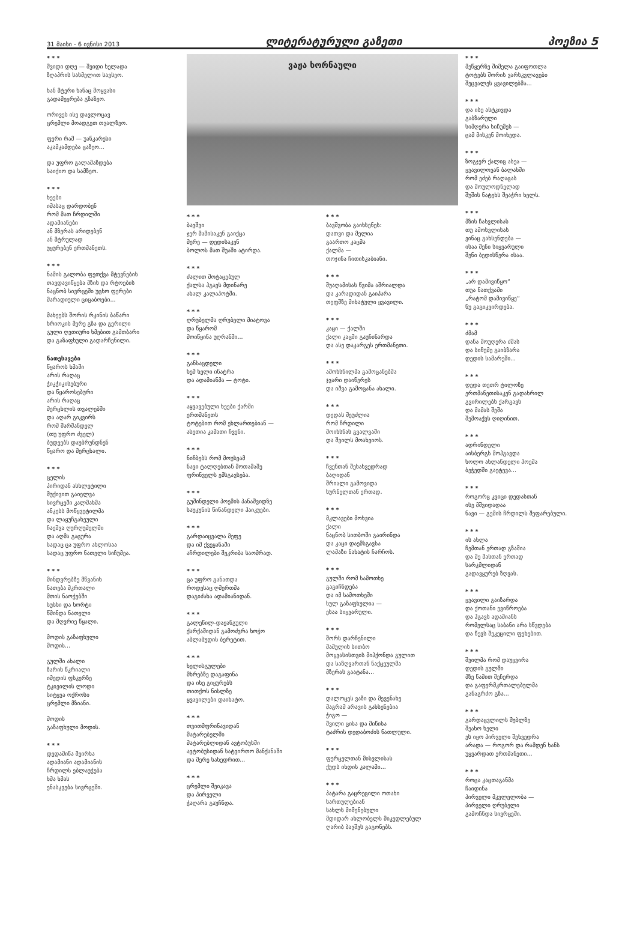31 მაისი - 6 ივნისი 2013 ლიტერატურული გაზეთი პოეზია 5
* * *
შვიდი დღე — შვიდი ხელადა
ზღაპრის სასმელით სავსეო.
ხან მტერი ხანაც მოყვასი
გადამეყრება გზაზეო.
ორივეს ისე დავლოცავ
ცრემლი მოადგეთ თვალზეო.
ფერი რამ — უანკარესი
აკამკამდება ცაზეო...
და უფრო გალამაზდება
საიქიო და სამზეო.
* * *
ხეები
იმასაც დარდობენ
რომ მათ ჩრდილში
ადამიანები
ან მზერას არიდებენ
ან მტრულად
უყურებენ ერთმანეთს.
* * *
ნამის გალობა ფეთქვა მტევნების
თავდავიწყება მზის და რტოების
ნაცნობ სივრცეში უცხო ფერები
მარადიული ციცაბოები...
მახეებს შორის რკინის ბაწარი
ხრიოკის მერე გზა და გერილი
გული ღვთიური ხმებით გამთბარი
და გაზაფხული გადარჩენილი.
ნათესავები
წყაროს ხმაში
არის რაღაც
ჭიკჭიკისებური
და წყაროსებური
არის რაღაც
მერცხლის თვალებში
და აღარ გიკვირს
რომ შარშანდელ
(თუ უფრო ძველ)
ბუდეებს დაუბრუნდნენ
წყარო და მერცხალი.
* * *
ცელის
პირიდან ასხლეტილი
შუქივით გაიელვა
სივრცეში კალმახმა
ანკესს მოწყვეტილმა
და ლაყუჩგახეული
ჩაეშვა ღურღუმელში
და აღმა გაცურა
სადაც ცა უფრო ახლოსაა
სადაც უფრო ნათელი სიჩუმეა.
* * *
მინდვრებზე მწვანის
ნათება მკრთალი
მთის ნაოჭებში
სუსხი და ხორტი
წმინდა ნათელი
და მღვრიე წყალი.
მოდის გაზაფხული
მოდის...
გულში ახალი
ზარის წკრიალი
იმედის ფსკერზე
ტკივილის ლოდი
სიტყვა ოქროსი
ცრემლი მზიანი.
მოდის
გაზაფხული მოდის.
* * *
დედამიწა შეირხა
ადამიანი ადამიანის
ჩრდილს ებლაუჭება
ხმა ხმას
ენასკვება სივრცეში.
ვაჟა ხორნაული
* * *
ბავშვი
ჯერ მამისაკენ გაიქცა
მერე — დედისაკენ
ბოლოს მათ შუაში ატირდა.
* * *
ძალით მოტაცებულ
ქალსა ჰგავს მდინარე
ახალ კალაპოტში.
* * *
ღრუბელმა ღრუბელი მიატოვა
და წყარომ
მოიწყინა უღრანში...
* * *
განსაცდელი
ხემ ხელი ინატრა
და ადამიანმა — ტოტი.
* * *
აყვავებული ხეები ქარში
ერთმანეთს
ტოტებით რომ ეხლართებიან —
ასეთია კამათი ჩვენი.
* * *
ნიჩბებს რომ მოუსვამ
ნავი ტალღებთან მოთამაშე
ფრინველს ემსგავსება.
* * *
გუშინდელი პოემის პანაშვიდზე
საუკუნის წინანდელი ჰაიკუები.
* * *
გარდაიცვალა მეფე
და იმ ქვეყანაში
აჩრდილები შეკრიბა საომრად.
* * *
ცა უფრო განათდა
როდესაც ღმერთმა
დაგიძახა ადამიანიდან.
* * *
გალეწილ-დაჟანგული
ქარქაშიდან გამოძვრა ხოჭო
აბლაბუდის ბერეტით.
* * *
ხელისგულები
მხრებზე დაგაფინა
და ისე გიყურებს
თითქოს ნისლზე
ყვავილები დაიხატო.
* * *
თვითმფრინავიდან
მატარებელში
მატარებლიდან ავტობუსში
ავტობუსიდან სატვირთო მანქანაში
და მერე სახედრით...
* * *
ცრემლი შეიკავა
და პირველი
ჭაღარა გაუჩნდა.
* * *
ბავშვობა გაიხსენეს:
დათვი და მელია
გაართო კაცმა
ქალმა —
თოჯინა ჩითისკაბიანი.
* * *
შუაღამისას წვიმა აშრიალდა
და კარადიდან გაიპარა
თეფშზე მიხატული ყვავილი.
* * *
კაცი — ქალში
ქალი კაცში გაუჩინარდა
და ასე დაკარგეს ერთმანეთი.
* * *
ამოხსნილმა გამოცანებმა
ჯვარი დაიწერეს
და იშვა გამოცანა ახალი.
* * *
დედას შეუძლია
რომ ჩრდილი
მოიხსნას გვალვაში
და შვილს მოახვიოს.
* * *
ჩვენთან შესახვედრად
ბაღიდან
შრიალი გამოვიდა
სურნელთან ერთად.
* * *
მკლავები მოხვია
ქალი
ნაცნობ სითბოში გაირინდა
და კაცი დაემსგავსა
ლამაზი ნახატის ჩარჩოს.
* * *
გულში რომ სამოთხე
გაგიჩნდება
და იმ სამოთხეში
სულ გაზაფხულია —
ესაა სიყვარული.
* * *
შორს დარჩენილი
მამულის სითბო
მოყვასისთვის მიჰქონდა გულით
და საზღვართან ნაქცეულმა
მზერას გაატანა...
* * *
დალოცეს ვაზი და მევენახე
მაგრამ არავის გახსენებია
ჭიგო —
შვილი ცისა და მიწისა
ტაძრის დედაბოძის ნათლული.
* * *
ფურცელთან მისვლისას
ქუდს იხდის კალამი...
* * *
პატარა გაცრეცილი ოთახი
სართულებიან
სახლს მიშენებული
მდიდარ ახლობელს მიკედლებულ
ღარიბ ბავშვს გაგონებს.
* * *
მეწყერზე შიმელა გაიფოთლა
ტოტებს შორის ვარსკვლავები
შეცვალეს ყვავილებმა...
* * *
და ისე ასტკივდა
გაბზარული
სიმღერა სიჩუმეს —
ცამ მისკენ მოიხედა.
* * *
ზოგჯერ ქალიც ასეა —
ყვავილოვან ბალახში
რომ ეძებ რაღაცას
და მოულოდნელად
შუშის ნატეხს შეაჭრი ხელს.
* * *
მზის ჩასვლისას
თუ ამოსვლისას
ვინაც გახსენდება —
ისაა შენი სიყვარული
შენი ბედისწერა ისაა.
* * *
„არ დამივიწყო“
თუა ნათქვამი
„რატომ დამივიწყე“
ნუ გაგიკვირდება.
* * *
ძმამ
დანა მოუღერა ძმას
და სიჩუმე გაიბზარა
დედის სამარეში...
* * *
დედა თეთრ ტილოზე
ერთმანეთისაკენ გადახრილ
გვირილებს ქარგავს
და მამას შეშა
შემოაქვს ღიღინით.
* * *
ადრინდელი
აისბერგს მოჰგავდა
ხოლო ახლანდელი პოემა
ბეჭედში გაეტევა...
* * *
როგორც კვიცი დედასთან
ისე მშვიდადაა
ნავი — გემის ჩრდილს შეფარებული.
* * *
ის ახლა
ჩემთან ერთად გზაშია
და მე მასთან ერთად
სარკმლიდან
გადავყურებ ზღვას.
* * *
ყვავილი გაიზარდა
და ქოთანი ევიწროება
და ჰგავს ადამიანს
რომელსაც საბანი არა სწვდება
და წევს შეკეცილი ფეხებით.
* * *
შვილმა რომ დაუყვირა
დედის გულში
მზე წამით შეჩერდა
და გაფერმკრთალებულმა
განაგრძო გზა...
* * *
გარდაცვლილს შუბლზე
შეახო ხელი
ეს იყო პირველი შეხვედრა
არადა — როგორ და რამდენ ხანს
უყვარდათ ერთმანეთი...
* * *
როცა კაცთაგანმა
ჩაიდინა
პირველი მკვლელობა —
პირველი ღრუბელი
გამოჩნდა სივრცეში.